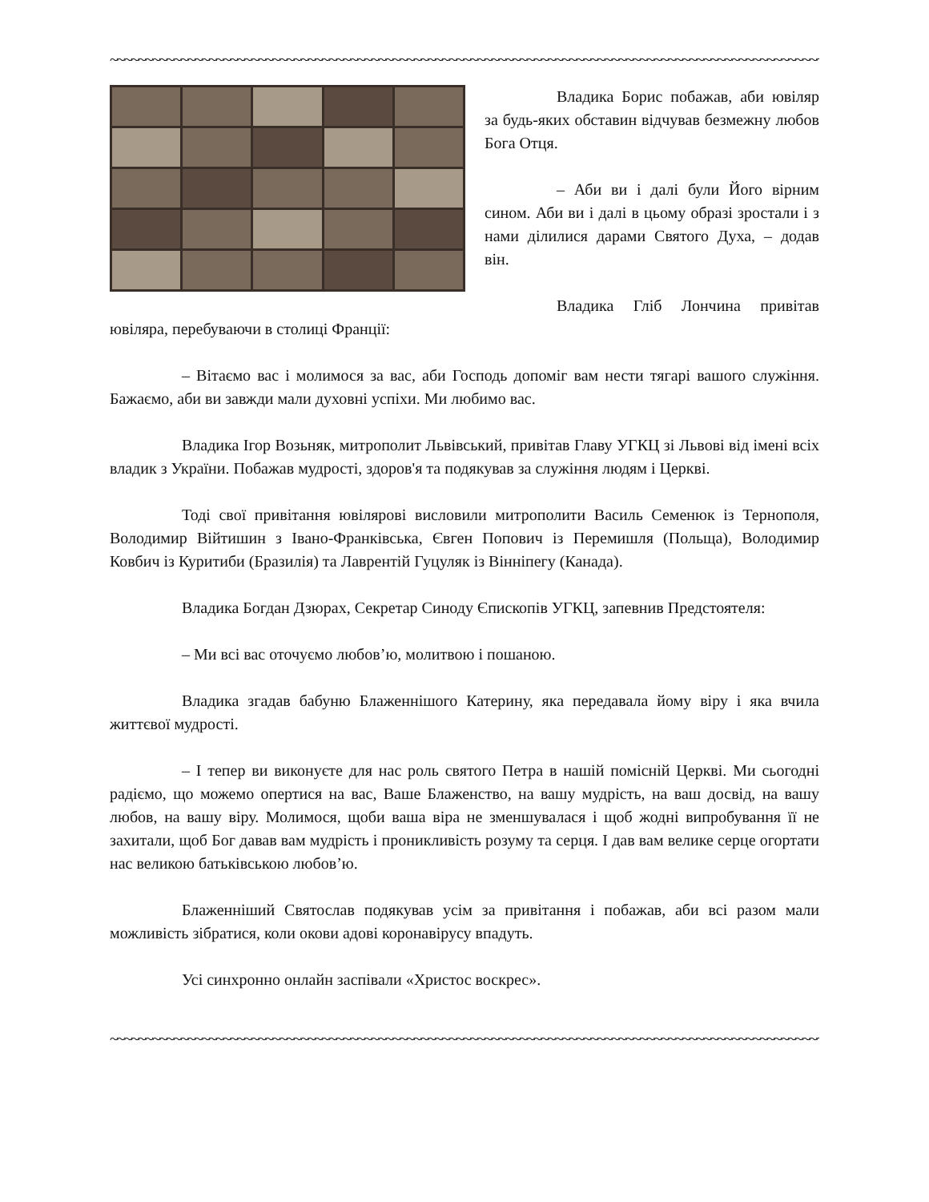~~~~~~~~~~~~~~~~~~~~~~~~~~~~~~~~~~~~~~~~~~~~~~~~~~~~~~~~~~~~~~~~~~~~~~~~~~~~~~~~~~~~~~~~~~~~~~~~~~~~~~~~~~~~~~~~~~~~~~
Владика Борис побажав, аби ювіляр за будь-яких обставин відчував безмежну любов Бога Отця.
– Аби ви і далі були Його вірним сином. Аби ви і далі в цьому образі зростали і з нами ділилися дарами Святого Духа, – додав він.
Владика Гліб Лончина привітав ювіляра, перебуваючи в столиці Франції:
– Вітаємо вас і молимося за вас, аби Господь допоміг вам нести тягарі вашого служіння. Бажаємо, аби ви завжди мали духовні успіхи. Ми любимо вас.
Владика Ігор Возьняк, митрополит Львівський, привітав Главу УГКЦ зі Львові від імені всіх владик з України. Побажав мудрості, здоров'я та подякував за служіння людям і Церкві.
Тоді свої привітання ювілярові висловили митрополити Василь Семенюк із Тернополя, Володимир Війтишин з Івано-Франківська, Євген Попович із Перемишля (Польща), Володимир Ковбич із Куритиби (Бразилія) та Лаврентій Гуцуляк із Вінніпегу (Канада).
Владика Богдан Дзюрах, Секретар Синоду Єпископів УГКЦ, запевнив Предстоятеля:
– Ми всі вас оточуємо любов’ю, молитвою і пошаною.
Владика згадав бабуню Блаженнішого Катерину, яка передавала йому віру і яка вчила життєвої мудрості.
– І тепер ви виконуєте для нас роль святого Петра в нашій помісній Церкві. Ми сьогодні радіємо, що можемо опертися на вас, Ваше Блаженство, на вашу мудрість, на ваш досвід, на вашу любов, на вашу віру. Молимося, щоби ваша віра не зменшувалася і щоб жодні випробування її не захитали, щоб Бог давав вам мудрість і проникливість розуму та серця. І дав вам велике серце огортати нас великою батьківською любов’ю.
Блаженніший Святослав подякував усім за привітання і побажав, аби всі разом мали можливість зібратися, коли окови адові коронавірусу впадуть.
Усі синхронно онлайн заспівали «Христос воскрес».
~~~~~~~~~~~~~~~~~~~~~~~~~~~~~~~~~~~~~~~~~~~~~~~~~~~~~~~~~~~~~~~~~~~~~~~~~~~~~~~~~~~~~~~~~~~~~~~~~~~~~~~~~~~~~~~~~~~~~~